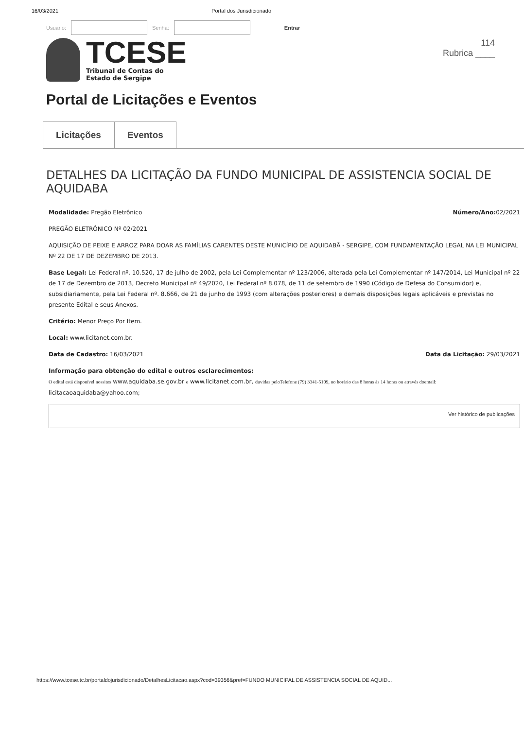16/03/2021 Portal dos Jurisdicionado
Usuario: Senha: Entrar
TCESE
Tribunal de Contas do
Estado de Sergipe
114
Rubrica ____
Portal de Licitações e Eventos
Licitações Eventos
DETALHES DA LICITAÇÃO DA FUNDO MUNICIPAL DE ASSISTENCIA SOCIAL DE AQUIDABA
Modalidade: Pregão Eletrônico Número/Ano: 02/2021
PREGÃO ELETRÔNICO Nº 02/2021
AQUISIÇÃO DE PEIXE E ARROZ PARA DOAR AS FAMÍLIAS CARENTES DESTE MUNICÍPIO DE AQUIDABÃ - SERGIPE, COM FUNDAMENTAÇÃO LEGAL NA LEI MUNICIPAL Nº 22 DE 17 DE DEZEMBRO DE 2013.
Base Legal: Lei Federal nº. 10.520, 17 de julho de 2002, pela Lei Complementar nº 123/2006, alterada pela Lei Complementar nº 147/2014, Lei Municipal nº 22 de 17 de Dezembro de 2013, Decreto Municipal nº 49/2020, Lei Federal nº 8.078, de 11 de setembro de 1990 (Código de Defesa do Consumidor) e, subsidiariamente, pela Lei Federal nº. 8.666, de 21 de junho de 1993 (com alterações posteriores) e demais disposições legais aplicáveis e previstas no presente Edital e seus Anexos.
Critério: Menor Preço Por Item.
Local: www.licitanet.com.br.
Data de Cadastro: 16/03/2021 Data da Licitação: 29/03/2021
Informação para obtenção do edital e outros esclarecimentos:
O edital está disponível nossites www.aquidaba.se.gov.br e www.licitanet.com.br, duvidas peloTelefone (79) 3341-5109, no horário das 8 horas às 14 horas ou através doemail: licitacaoaquidaba@yahoo.com;
Ver histórico de publicações
https://www.tcese.tc.br/portaldojurisdicionado/DetalhesLicitacao.aspx?cod=39356&pref=FUNDO MUNICIPAL DE ASSISTENCIA SOCIAL DE AQUID...